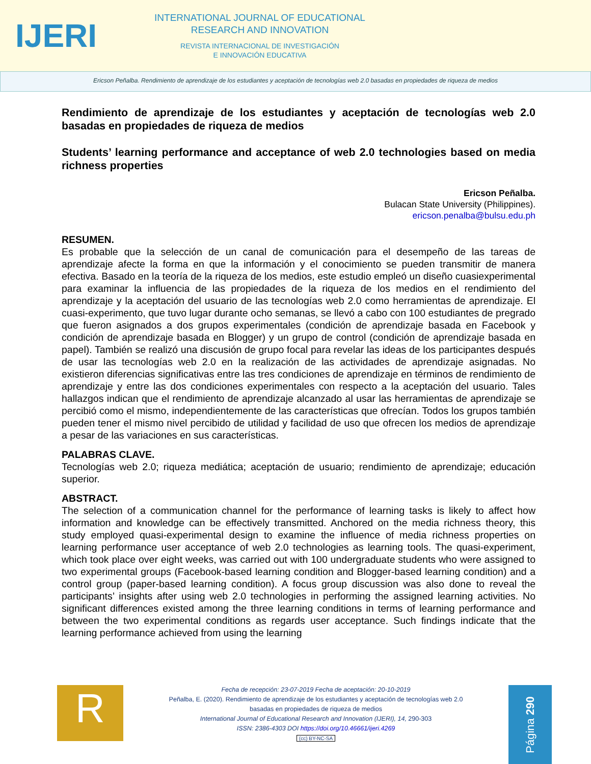IJERI
INTERNATIONAL JOURNAL OF EDUCATIONAL
RESEARCH AND INNOVATION
REVISTA INTERNACIONAL DE INVESTIGACIÓN
E INNOVACIÓN EDUCATIVA
Ericson Peñalba. Rendimiento de aprendizaje de los estudiantes y aceptación de tecnologías web 2.0 basadas en propiedades de riqueza de medios
Rendimiento de aprendizaje de los estudiantes y aceptación de tecnologías web 2.0 basadas en propiedades de riqueza de medios
Students’ learning performance and acceptance of web 2.0 technologies based on media richness properties
Ericson Peñalba.
Bulacan State University (Philippines).
ericson.penalba@bulsu.edu.ph
RESUMEN.
Es probable que la selección de un canal de comunicación para el desempeño de las tareas de aprendizaje afecte la forma en que la información y el conocimiento se pueden transmitir de manera efectiva. Basado en la teoría de la riqueza de los medios, este estudio empleó un diseño cuasiexperimental para examinar la influencia de las propiedades de la riqueza de los medios en el rendimiento del aprendizaje y la aceptación del usuario de las tecnologías web 2.0 como herramientas de aprendizaje. El cuasi-experimento, que tuvo lugar durante ocho semanas, se llevó a cabo con 100 estudiantes de pregrado que fueron asignados a dos grupos experimentales (condición de aprendizaje basada en Facebook y condición de aprendizaje basada en Blogger) y un grupo de control (condición de aprendizaje basada en papel). También se realizó una discusión de grupo focal para revelar las ideas de los participantes después de usar las tecnologías web 2.0 en la realización de las actividades de aprendizaje asignadas. No existieron diferencias significativas entre las tres condiciones de aprendizaje en términos de rendimiento de aprendizaje y entre las dos condiciones experimentales con respecto a la aceptación del usuario. Tales hallazgos indican que el rendimiento de aprendizaje alcanzado al usar las herramientas de aprendizaje se percibió como el mismo, independientemente de las características que ofrecían. Todos los grupos también pueden tener el mismo nivel percibido de utilidad y facilidad de uso que ofrecen los medios de aprendizaje a pesar de las variaciones en sus características.
PALABRAS CLAVE.
Tecnologías web 2.0; riqueza mediática; aceptación de usuario; rendimiento de aprendizaje; educación superior.
ABSTRACT.
The selection of a communication channel for the performance of learning tasks is likely to affect how information and knowledge can be effectively transmitted. Anchored on the media richness theory, this study employed quasi-experimental design to examine the influence of media richness properties on learning performance user acceptance of web 2.0 technologies as learning tools. The quasi-experiment, which took place over eight weeks, was carried out with 100 undergraduate students who were assigned to two experimental groups (Facebook-based learning condition and Blogger-based learning condition) and a control group (paper-based learning condition). A focus group discussion was also done to reveal the participants’ insights after using web 2.0 technologies in performing the assigned learning activities. No significant differences existed among the three learning conditions in terms of learning performance and between the two experimental conditions as regards user acceptance. Such findings indicate that the learning performance achieved from using the learning
R
Fecha de recepción: 23-07-2019 Fecha de aceptación: 20-10-2019
Peñalba, E. (2020). Rendimiento de aprendizaje de los estudiantes y aceptación de tecnologías web 2.0
basadas en propiedades de riqueza de medios
International Journal of Educational Research and Innovation (IJERI), 14, 290-303
ISSN: 2386-4303 DOI https://doi.org/10.46661/ijeri.4269
(cc) BY-NC-SA
Página 290